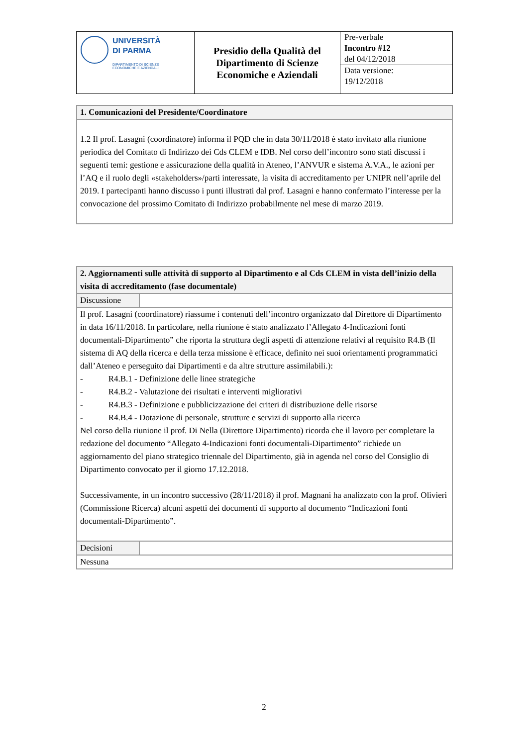| UNIVERSITÀ DI PARMA DIPARTIMENTO DI SCIENZE ECONOMICHE E AZIENDALI | Presidio della Qualità del Dipartimento di Scienze Economiche e Aziendali | Pre-verbale Incontro #12 del 04/12/2018 Data versione: 19/12/2018 |
| 1. Comunicazioni del Presidente/Coordinatore |
| 1.2 Il prof. Lasagni (coordinatore) informa il PQD che in data 30/11/2018 è stato invitato alla riunione periodica del Comitato di Indirizzo dei Cds CLEM e IDB. Nel corso dell’incontro sono stati discussi i seguenti temi: gestione e assicurazione della qualità in Ateneo, l’ANVUR e sistema A.V.A., le azioni per l’AQ e il ruolo degli «stakeholders»/parti interessate, la visita di accreditamento per UNIPR nell’aprile del 2019. I partecipanti hanno discusso i punti illustrati dal prof. Lasagni e hanno confermato l’interesse per la convocazione del prossimo Comitato di Indirizzo probabilmente nel mese di marzo 2019. |
| 2. Aggiornamenti sulle attività di supporto al Dipartimento e al Cds CLEM in vista dell’inizio della visita di accreditamento (fase documentale) | |
| Discussione | |
| Il prof. Lasagni (coordinatore) riassume i contenuti dell’incontro organizzato dal Direttore di Dipartimento in data 16/11/2018. In particolare, nella riunione è stato analizzato l’Allegato 4-Indicazioni fonti documentali-Dipartimento” che riporta la struttura degli aspetti di attenzione relativi al requisito R4.B (Il sistema di AQ della ricerca e della terza missione è efficace, definito nei suoi orientamenti programmatici dall’Ateneo e perseguito dai Dipartimenti e da altre strutture assimilabili.): - R4.B.1 - Definizione delle linee strategiche - R4.B.2 - Valutazione dei risultati e interventi migliorativi - R4.B.3 - Definizione e pubblicizzazione dei criteri di distribuzione delle risorse - R4.B.4 - Dotazione di personale, strutture e servizi di supporto alla ricerca Nel corso della riunione il prof. Di Nella (Direttore Dipartimento) ricorda che il lavoro per completare la redazione del documento “Allegato 4-Indicazioni fonti documentali-Dipartimento” richiede un aggiornamento del piano strategico triennale del Dipartimento, già in agenda nel corso del Consiglio di Dipartimento convocato per il giorno 17.12.2018. Successivamente, in un incontro successivo (28/11/2018) il prof. Magnani ha analizzato con la prof. Olivieri (Commissione Ricerca) alcuni aspetti dei documenti di supporto al documento “Indicazioni fonti documentali-Dipartimento”. | |
| Decisioni | |
| Nessuna | |
2